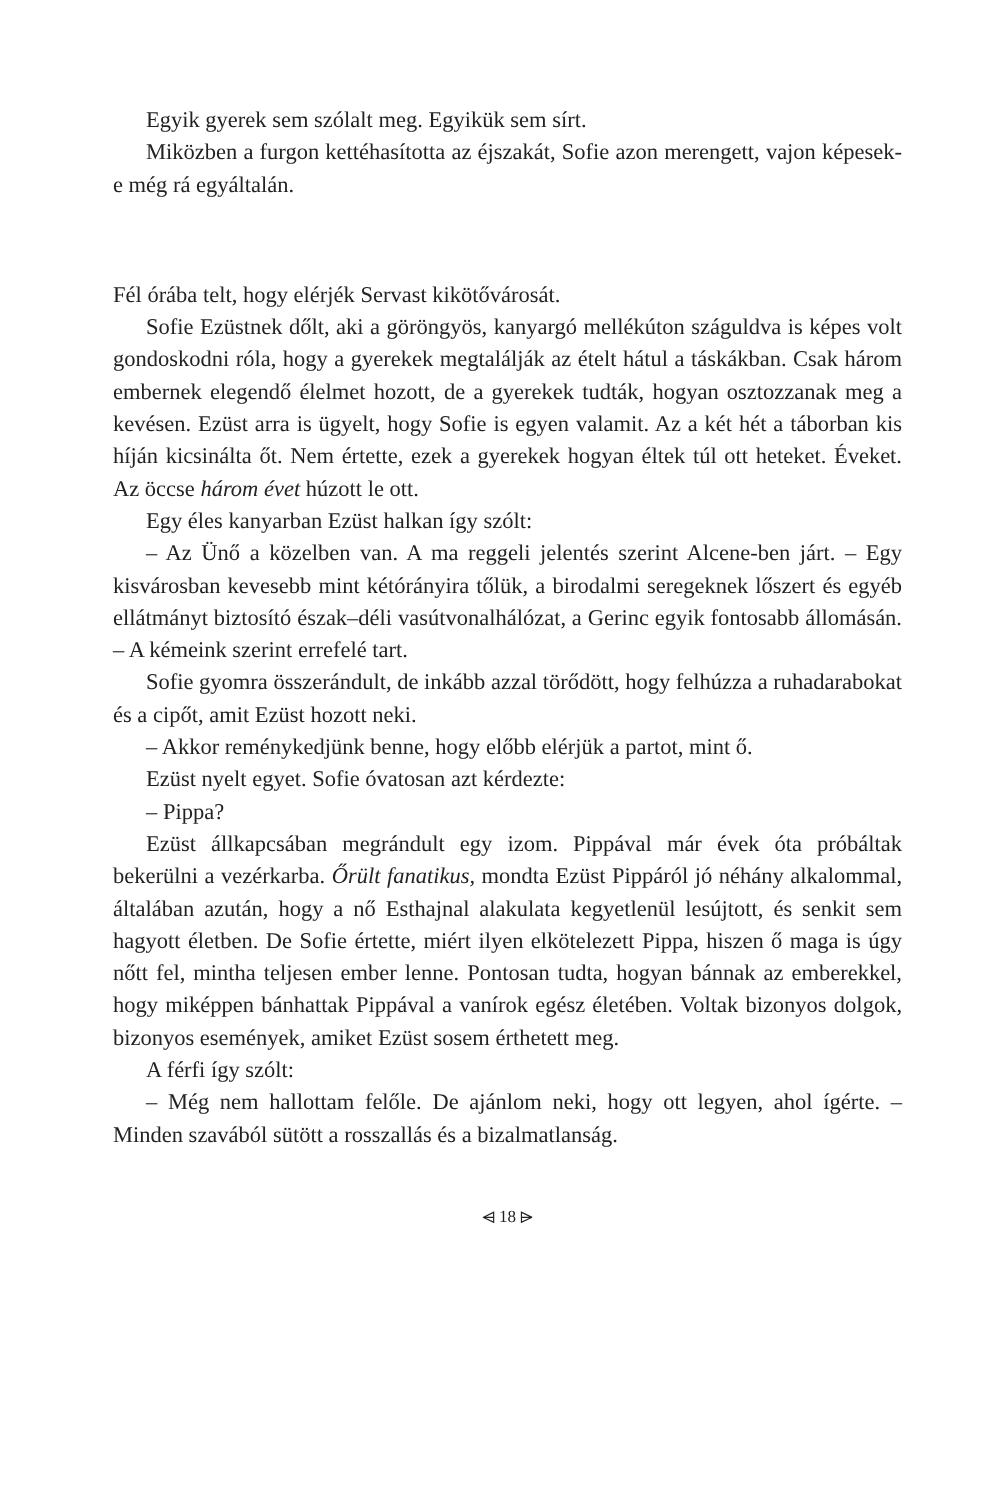Egyik gyerek sem szólalt meg. Egyikük sem sírt.
Miközben a furgon kettéhasította az éjszakát, Sofie azon merengett, vajon képesek-e még rá egyáltalán.
Fél órába telt, hogy elérjék Servast kikötővárosát.
Sofie Ezüstnek dőlt, aki a göröngyös, kanyargó mellékúton száguldva is képes volt gondoskodni róla, hogy a gyerekek megtalálják az ételt hátul a táskákban. Csak három embernek elegendő élelmet hozott, de a gyerekek tudták, hogyan osztozzanak meg a kevésen. Ezüst arra is ügyelt, hogy Sofie is egyen valamit. Az a két hét a táborban kis híján kicsinálta őt. Nem értette, ezek a gyerekek hogyan éltek túl ott heteket. Éveket. Az öccse három évet húzott le ott.
Egy éles kanyarban Ezüst halkan így szólt:
– Az Ünő a közelben van. A ma reggeli jelentés szerint Alcene-ben járt. – Egy kisvárosban kevesebb mint kétórányira tőlük, a birodalmi seregeknek lőszert és egyéb ellátmányt biztosító észak–déli vasútvonalhálózat, a Gerinc egyik fontosabb állomásán. – A kémeink szerint errefelé tart.
Sofie gyomra összerándult, de inkább azzal törődött, hogy felhúzza a ruhadarabokat és a cipőt, amit Ezüst hozott neki.
– Akkor reménykedjünk benne, hogy előbb elérjük a partot, mint ő.
Ezüst nyelt egyet. Sofie óvatosan azt kérdezte:
– Pippa?
Ezüst állkapcsában megrándult egy izom. Pippával már évek óta próbáltak bekerülni a vezérkarba. Őrült fanatikus, mondta Ezüst Pippáról jó néhány alkalommal, általában azután, hogy a nő Esthajnal alakulata kegyetlenül lesújtott, és senkit sem hagyott életben. De Sofie értette, miért ilyen elkötelezett Pippa, hiszen ő maga is úgy nőtt fel, mintha teljesen ember lenne. Pontosan tudta, hogyan bánnak az emberekkel, hogy miképpen bánhattak Pippával a vanírok egész életében. Voltak bizonyos dolgok, bizonyos események, amiket Ezüst sosem érthetett meg.
A férfi így szólt:
– Még nem hallottam felőle. De ajánlom neki, hogy ott legyen, ahol ígérte. – Minden szavából sütött a rosszallás és a bizalmatlanság.
⩤ 18 ⩥